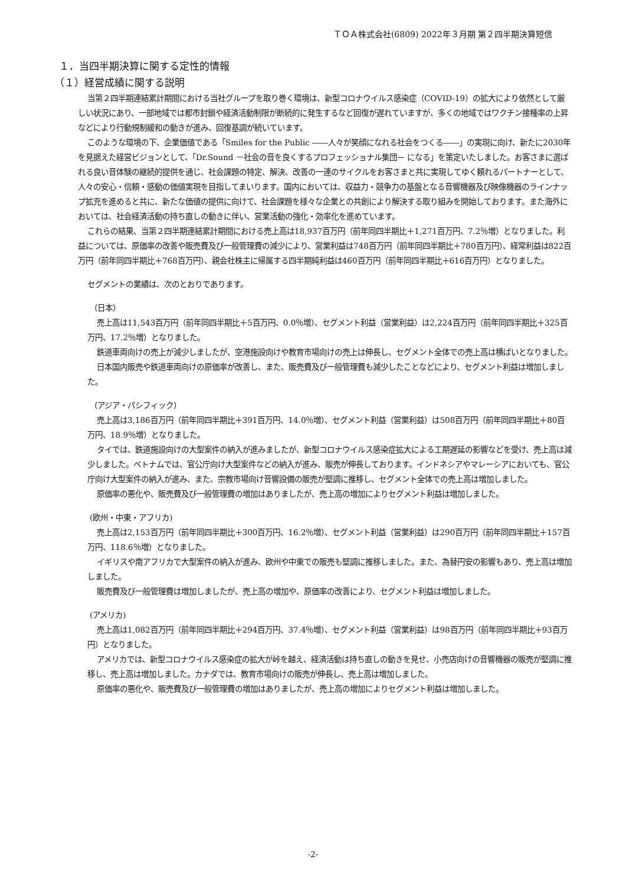ＴＯＡ株式会社(6809) 2022年３月期 第２四半期決算短信
１．当四半期決算に関する定性的情報
（１）経営成績に関する説明
当第２四半期連結累計期間における当社グループを取り巻く環境は、新型コロナウイルス感染症（COVID-19）の拡大により依然として厳しい状況にあり、一部地域では都市封鎖や経済活動制限が断続的に発生するなど回復が遅れていますが、多くの地域ではワクチン接種率の上昇などにより行動規制緩和の動きが進み、回復基調が続いています。
このような環境の下、企業価値である「Smiles for the Public ――人々が笑顔になれる社会をつくる――」の実現に向け、新たに2030年を見据えた経営ビジョンとして、「Dr.Sound －社会の音を良くするプロフェッショナル集団－ になる」を策定いたしました。お客さまに選ばれる良い音体験の継続的提供を通じ、社会課題の特定、解決、改善の一連のサイクルをお客さまと共に実現してゆく頼れるパートナーとして、人々の安心・信頼・感動の価値実現を目指してまいります。国内においては、収益力・競争力の基盤となる音響機器及び映像機器のラインナップ拡充を進めると共に、新たな価値の提供に向けて、社会課題を様々な企業との共創により解決する取り組みを開始しております。また海外においては、社会経済活動の持ち直しの動きに伴い、営業活動の強化・効率化を進めています。
これらの結果、当第２四半期連結累計期間における売上高は18,937百万円（前年同四半期比＋1,271百万円、7.2％増）となりました。利益については、原価率の改善や販売費及び一般管理費の減少により、営業利益は748百万円（前年同四半期比＋780百万円）、経常利益は822百万円（前年同四半期比＋768百万円）、親会社株主に帰属する四半期純利益は460百万円（前年同四半期比＋616百万円）となりました。
セグメントの業績は、次のとおりであります。
（日本）
売上高は11,543百万円（前年同四半期比＋5百万円、0.0％増）、セグメント利益（営業利益）は2,224百万円（前年同四半期比＋325百万円、17.2％増）となりました。
鉄道車両向けの売上が減少しましたが、空港施設向けや教育市場向けの売上は伸長し、セグメント全体での売上高は横ばいとなりました。
日本国内販売や鉄道車両向けの原価率が改善し、また、販売費及び一般管理費も減少したことなどにより、セグメント利益は増加しました。
（アジア・パシフィック）
売上高は3,186百万円（前年同四半期比＋391百万円、14.0％増）、セグメント利益（営業利益）は508百万円（前年同四半期比＋80百万円、18.9％増）となりました。
タイでは、鉄道施設向けの大型案件の納入が進みましたが、新型コロナウイルス感染症拡大による工期遅延の影響などを受け、売上高は減少しました。ベトナムでは、官公庁向け大型案件などの納入が進み、販売が伸長しております。インドネシアやマレーシアにおいても、官公庁向け大型案件の納入が進み、また、宗教市場向け音響設備の販売が堅調に推移し、セグメント全体での売上高は増加しました。
原価率の悪化や、販売費及び一般管理費の増加はありましたが、売上高の増加によりセグメント利益は増加しました。
(欧州・中東・アフリカ)
売上高は2,153百万円（前年同四半期比＋300百万円、16.2％増）、セグメント利益（営業利益）は290百万円（前年同四半期比＋157百万円、118.6％増）となりました。
イギリスや南アフリカで大型案件の納入が進み、欧州や中東での販売も堅調に推移しました。また、為替円安の影響もあり、売上高は増加しました。
販売費及び一般管理費は増加しましたが、売上高の増加や、原価率の改善により、セグメント利益は増加しました。
(アメリカ)
売上高は1,082百万円（前年同四半期比＋294百万円、37.4％増）、セグメント利益（営業利益）は98百万円（前年同四半期比＋93百万円）となりました。
アメリカでは、新型コロナウイルス感染症の拡大が峠を越え、経済活動は持ち直しの動きを見せ、小売店向けの音響機器の販売が堅調に推移し、売上高は増加しました。カナダでは、教育市場向けの販売が伸長し、売上高は増加しました。
原価率の悪化や、販売費及び一般管理費の増加はありましたが、売上高の増加によりセグメント利益は増加しました。
-2-